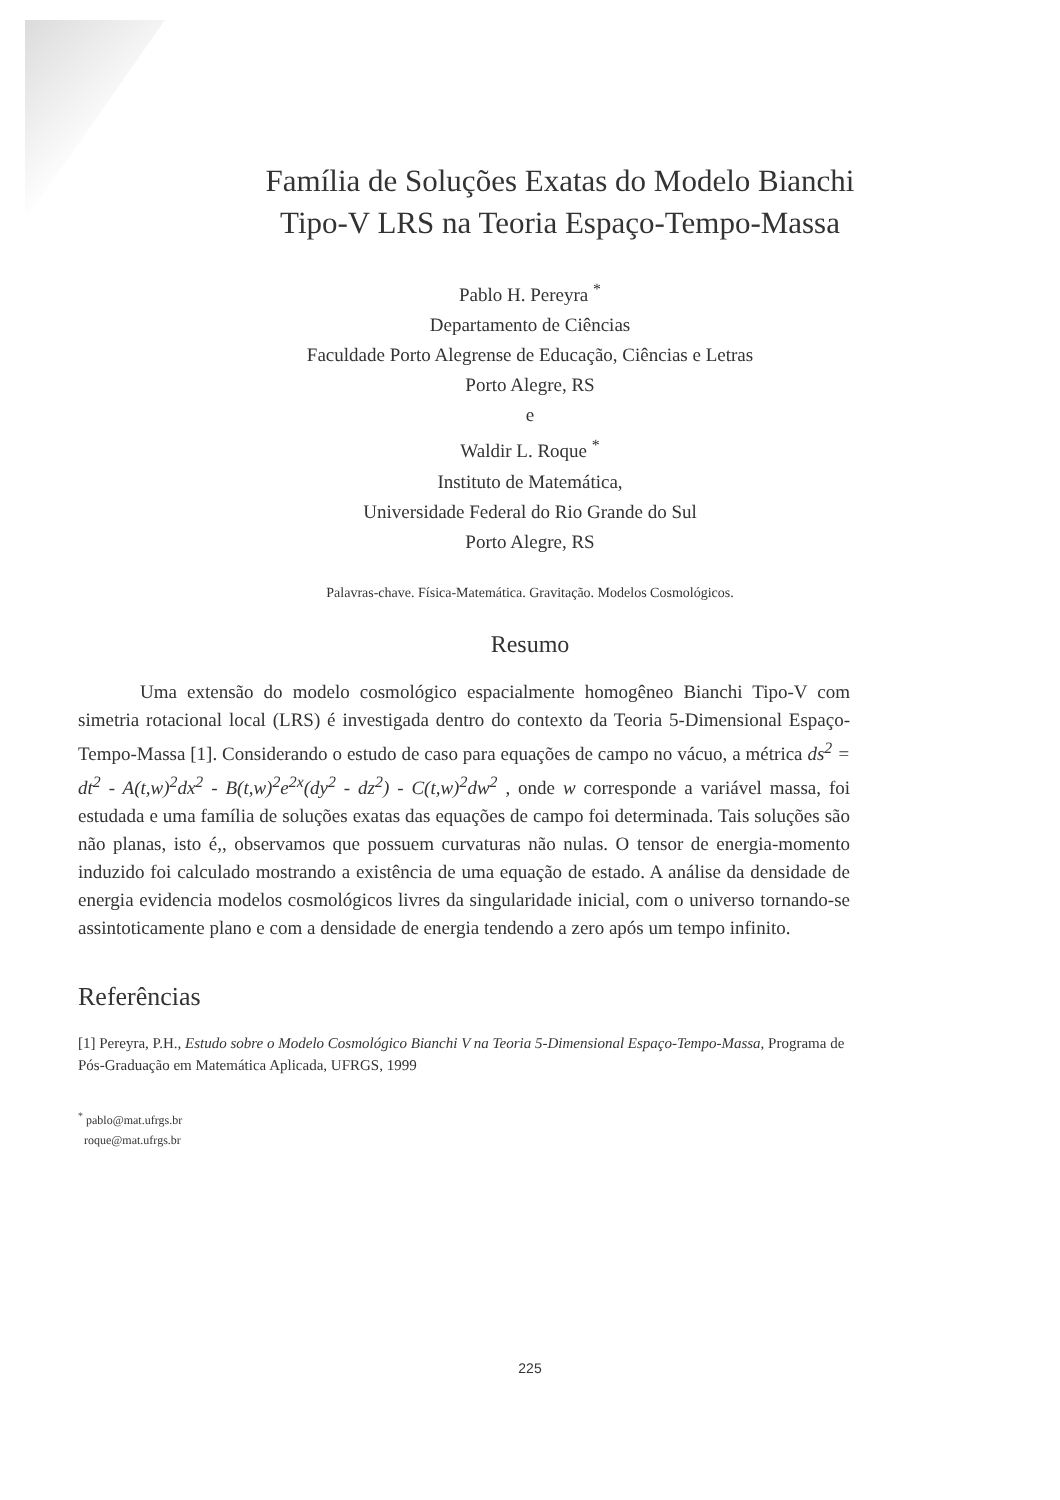Família de Soluções Exatas do Modelo Bianchi
Tipo-V LRS na Teoria Espaço-Tempo-Massa
Pablo H. Pereyra <sup>*</sup>
Departamento de Ciências
Faculdade Porto Alegrense de Educação, Ciências e Letras
Porto Alegre, RS
e
Waldir L. Roque <sup>*</sup>
Instituto de Matemática,
Universidade Federal do Rio Grande do Sul
Porto Alegre, RS
Palavras-chave. Física-Matemática. Gravitação. Modelos Cosmológicos.
Resumo
Uma extensão do modelo cosmológico espacialmente homogêneo Bianchi Tipo-V com simetria rotacional local (LRS) é investigada dentro do contexto da Teoria 5-Dimensional Espaço-Tempo-Massa [1]. Considerando o estudo de caso para equações de campo no vácuo, a métrica ds<sup>2</sup> = dt<sup>2</sup> - A(t,w)<sup>2</sup>dx<sup>2</sup> - B(t,w)<sup>2</sup>e<sup>2x</sup>(dy<sup>2</sup> - dz<sup>2</sup>) - C(t,w)<sup>2</sup>dw<sup>2</sup> , onde w corresponde a variável massa, foi estudada e uma família de soluções exatas das equações de campo foi determinada. Tais soluções são não planas, isto é,, observamos que possuem curvaturas não nulas. O tensor de energia-momento induzido foi calculado mostrando a existência de uma equação de estado. A análise da densidade de energia evidencia modelos cosmológicos livres da singularidade inicial, com o universo tornando-se assintoticamente plano e com a densidade de energia tendendo a zero após um tempo infinito.
Referências
[1] Pereyra, P.H., Estudo sobre o Modelo Cosmológico Bianchi V na Teoria 5-Dimensional Espaço-Tempo-Massa, Programa de Pós-Graduação em Matemática Aplicada, UFRGS, 1999
<sup>*</sup> pablo@mat.ufrgs.br
roque@mat.ufrgs.br
225